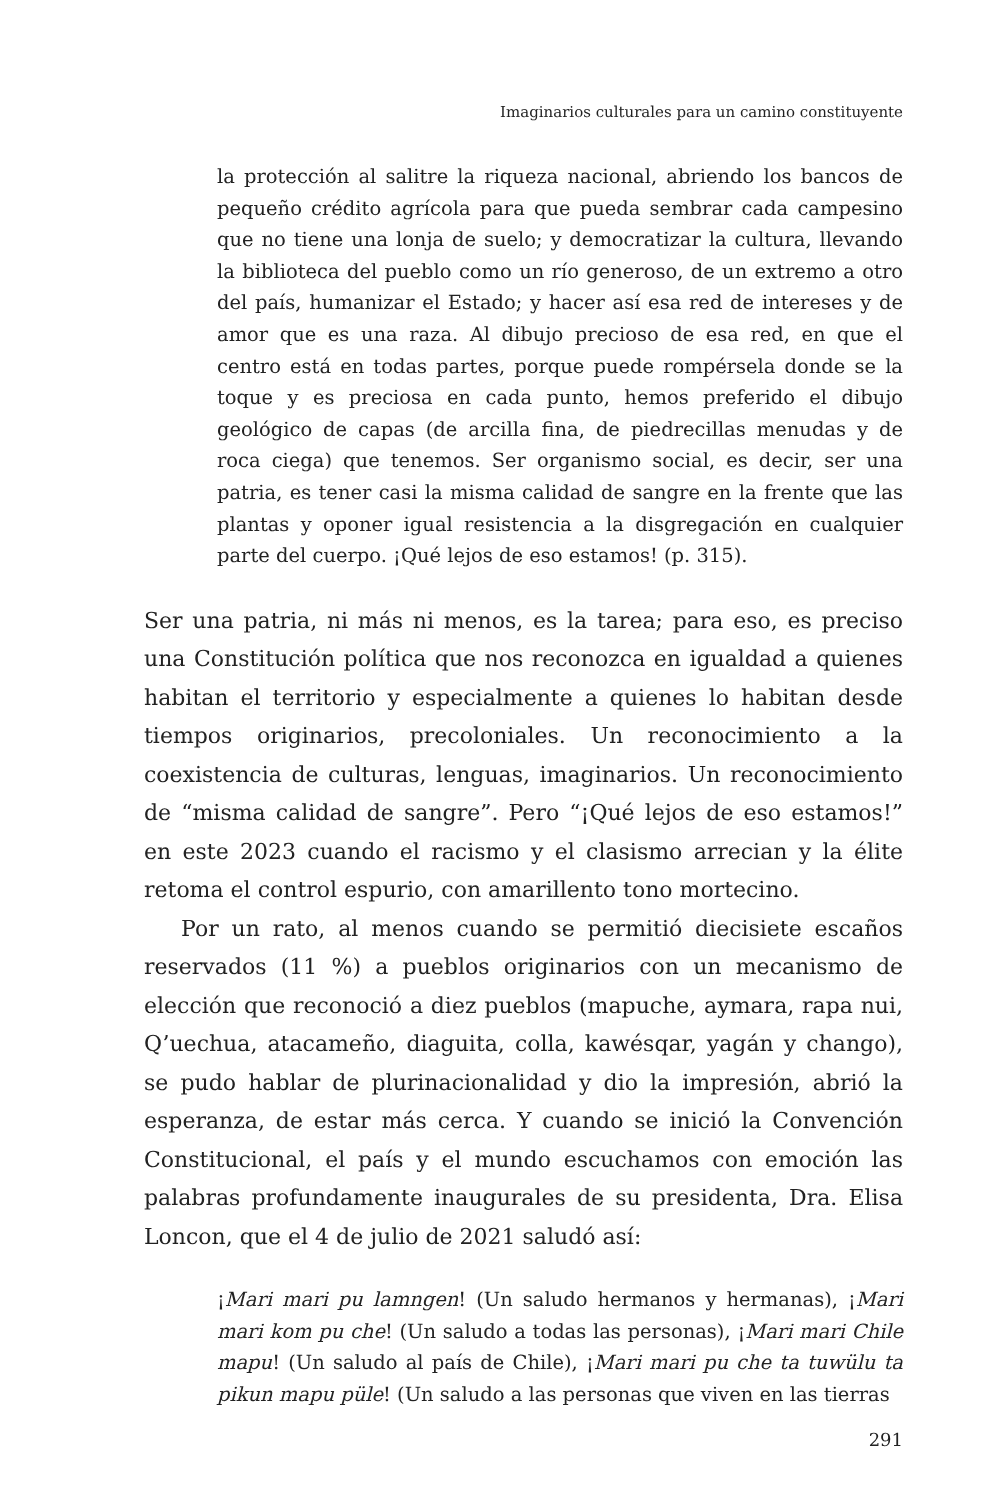Imaginarios culturales para un camino constituyente
la protección al salitre la riqueza nacional, abriendo los bancos de pequeño crédito agrícola para que pueda sembrar cada campesino que no tiene una lonja de suelo; y democratizar la cultura, llevando la biblioteca del pueblo como un río generoso, de un extremo a otro del país, humanizar el Estado; y hacer así esa red de intereses y de amor que es una raza. Al dibujo precioso de esa red, en que el centro está en todas partes, porque puede rompérsela donde se la toque y es preciosa en cada punto, hemos preferido el dibujo geológico de capas (de arcilla fina, de piedrecillas menudas y de roca ciega) que tenemos. Ser organismo social, es decir, ser una patria, es tener casi la misma calidad de sangre en la frente que las plantas y oponer igual resistencia a la disgregación en cualquier parte del cuerpo. ¡Qué lejos de eso estamos! (p. 315).
Ser una patria, ni más ni menos, es la tarea; para eso, es preciso una Constitución política que nos reconozca en igualdad a quienes habitan el territorio y especialmente a quienes lo habitan desde tiempos originarios, precoloniales. Un reconocimiento a la coexistencia de culturas, lenguas, imaginarios. Un reconocimiento de “misma calidad de sangre”. Pero “¡Qué lejos de eso estamos!” en este 2023 cuando el racismo y el clasismo arrecian y la élite retoma el control espurio, con amarillento tono mortecino.
Por un rato, al menos cuando se permitió diecisiete escaños reservados (11 %) a pueblos originarios con un mecanismo de elección que reconoció a diez pueblos (mapuche, aymara, rapa nui, Q’uechua, atacameño, diaguita, colla, kawésqar, yagán y chango), se pudo hablar de plurinacionalidad y dio la impresión, abrió la esperanza, de estar más cerca. Y cuando se inició la Convención Constitucional, el país y el mundo escuchamos con emoción las palabras profundamente inaugurales de su presidenta, Dra. Elisa Loncon, que el 4 de julio de 2021 saludó así:
¡Mari mari pu lamngen! (Un saludo hermanos y hermanas), ¡Mari mari kom pu che! (Un saludo a todas las personas), ¡Mari mari Chile mapu! (Un saludo al país de Chile), ¡Mari mari pu che ta tuwülu ta pikun mapu püle! (Un saludo a las personas que viven en las tierras
291